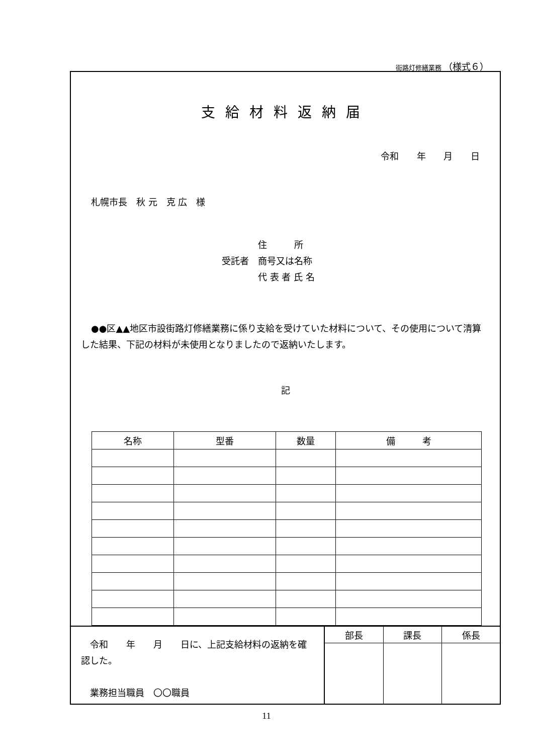街路灯修繕業務 （様式６）
支給材料返納届
令和 年 月 日
札幌市長　秋 元　克 広　様
　　　　住　　　所
受託者　商号又は名称
　　　　代 表 者 氏 名
●●区▲▲地区市設街路灯修繕業務に係り支給を受けていた材料について、その使用について清算した結果、下記の材料が未使用となりましたので返納いたします。
記
| 名称 | 型番 | 数量 | 備 考 |
| --- | --- | --- | --- |
　令和　　年　　月　　日に、上記支給材料の返納を確認した。
　業務担当職員　〇〇職員
| 部長 | 課長 | 係長 |
11